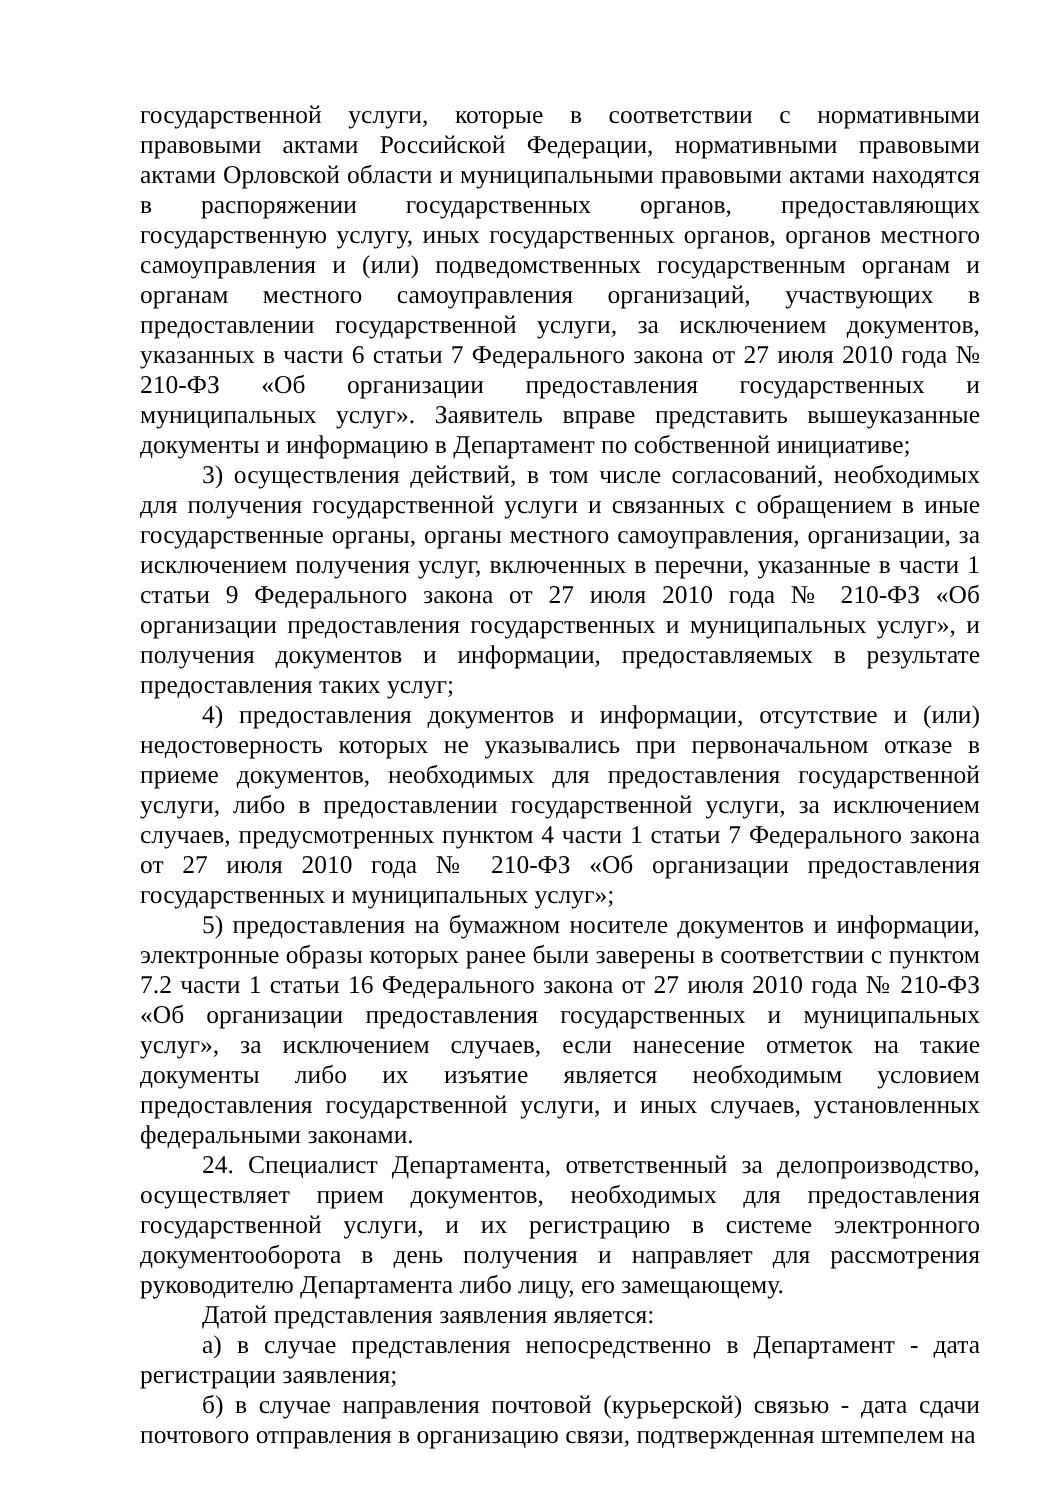государственной услуги, которые в соответствии с нормативными правовыми актами Российской Федерации, нормативными правовыми актами Орловской области и муниципальными правовыми актами находятся в распоряжении государственных органов, предоставляющих государственную услугу, иных государственных органов, органов местного самоуправления и (или) подведомственных государственным органам и органам местного самоуправления организаций, участвующих в предоставлении государственной услуги, за исключением документов, указанных в части 6 статьи 7 Федерального закона от 27 июля 2010 года № 210-ФЗ «Об организации предоставления государственных и муниципальных услуг». Заявитель вправе представить вышеуказанные документы и информацию в Департамент по собственной инициативе;
3) осуществления действий, в том числе согласований, необходимых для получения государственной услуги и связанных с обращением в иные государственные органы, органы местного самоуправления, организации, за исключением получения услуг, включенных в перечни, указанные в части 1 статьи 9 Федерального закона от 27 июля 2010 года № 210-ФЗ «Об организации предоставления государственных и муниципальных услуг», и получения документов и информации, предоставляемых в результате предоставления таких услуг;
4) предоставления документов и информации, отсутствие и (или) недостоверность которых не указывались при первоначальном отказе в приеме документов, необходимых для предоставления государственной услуги, либо в предоставлении государственной услуги, за исключением случаев, предусмотренных пунктом 4 части 1 статьи 7 Федерального закона от 27 июля 2010 года № 210-ФЗ «Об организации предоставления государственных и муниципальных услуг»;
5) предоставления на бумажном носителе документов и информации, электронные образы которых ранее были заверены в соответствии с пунктом 7.2 части 1 статьи 16 Федерального закона от 27 июля 2010 года № 210-ФЗ «Об организации предоставления государственных и муниципальных услуг», за исключением случаев, если нанесение отметок на такие документы либо их изъятие является необходимым условием предоставления государственной услуги, и иных случаев, установленных федеральными законами.
24. Специалист Департамента, ответственный за делопроизводство, осуществляет прием документов, необходимых для предоставления государственной услуги, и их регистрацию в системе электронного документооборота в день получения и направляет для рассмотрения руководителю Департамента либо лицу, его замещающему.
Датой представления заявления является:
а) в случае представления непосредственно в Департамент - дата регистрации заявления;
б) в случае направления почтовой (курьерской) связью - дата сдачи почтового отправления в организацию связи, подтвержденная штемпелем на